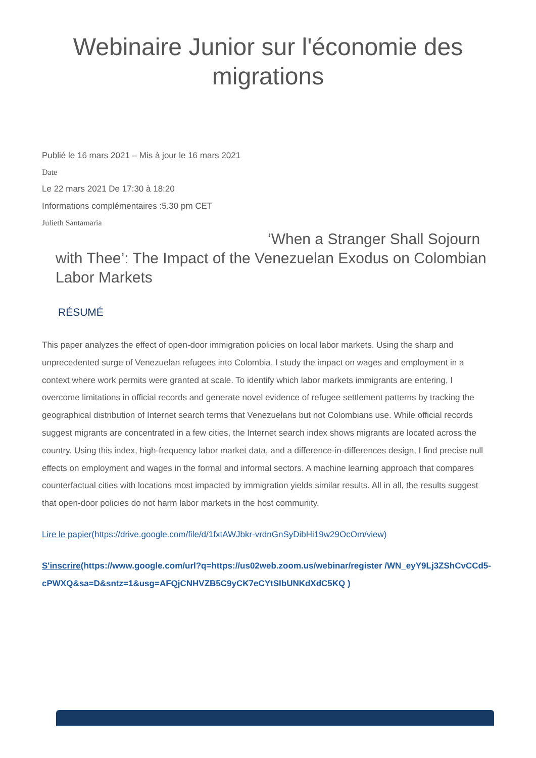Webinaire Junior sur l'économie des
migrations
Publié le 16 mars 2021 – Mis à jour le 16 mars 2021
Date
Le 22 mars 2021 De 17:30 à 18:20
Informations complémentaires :5.30 pm CET
Julieth Santamaria
‘When a Stranger Shall Sojourn with Thee’: The Impact of the Venezuelan Exodus on Colombian Labor Markets
RÉSUMÉ
This paper analyzes the effect of open-door immigration policies on local labor markets. Using the sharp and unprecedented surge of Venezuelan refugees into Colombia, I study the impact on wages and employment in a context where work permits were granted at scale. To identify which labor markets immigrants are entering, I overcome limitations in official records and generate novel evidence of refugee settlement patterns by tracking the geographical distribution of Internet search terms that Venezuelans but not Colombians use. While official records suggest migrants are concentrated in a few cities, the Internet search index shows migrants are located across the country. Using this index, high-frequency labor market data, and a difference-in-differences design, I find precise null effects on employment and wages in the formal and informal sectors. A machine learning approach that compares counterfactual cities with locations most impacted by immigration yields similar results. All in all, the results suggest that open-door policies do not harm labor markets in the host community.
Lire le papier(https://drive.google.com/file/d/1fxtAWJbkr-vrdnGnSyDibHi19w29OcOm/view)
S'inscrire(https://www.google.com/url?q=https://us02web.zoom.us/webinar/register /WN_eyY9Lj3ZShCvCCd5-cPWXQ&sa=D&sntz=1&usg=AFQjCNHVZB5C9yCK7eCYtSIbUNKdXdC5KQ )